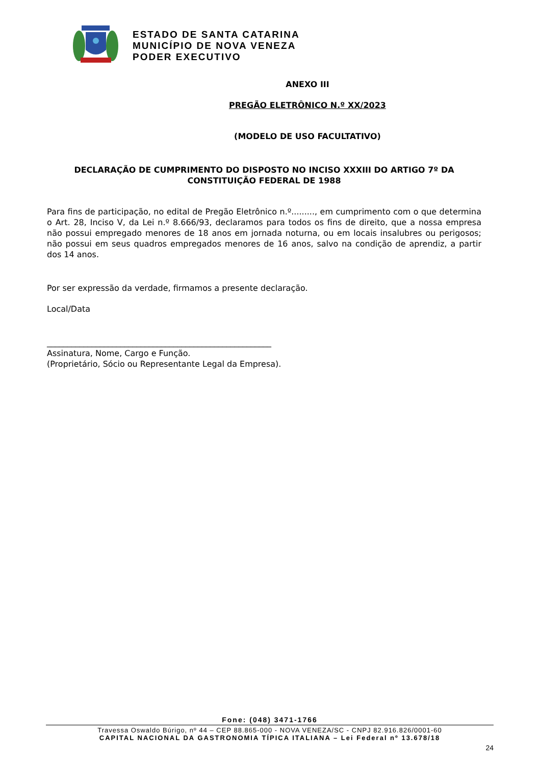ESTADO DE SANTA CATARINA
MUNICÍPIO DE NOVA VENEZA
PODER EXECUTIVO
ANEXO III
PREGÃO ELETRÔNICO N.º XX/2023
(MODELO DE USO FACULTATIVO)
DECLARAÇÃO DE CUMPRIMENTO DO DISPOSTO NO INCISO XXXIII DO ARTIGO 7º DA CONSTITUIÇÃO FEDERAL DE 1988
Para fins de participação, no edital de Pregão Eletrônico n.º........., em cumprimento com o que determina o Art. 28, Inciso V, da Lei n.º 8.666/93, declaramos para todos os fins de direito, que a nossa empresa não possui empregado menores de 18 anos em jornada noturna, ou em locais insalubres ou perigosos; não possui em seus quadros empregados menores de 16 anos, salvo na condição de aprendiz, a partir dos 14 anos.
Por ser expressão da verdade, firmamos a presente declaração.
Local/Data
_______________________________________________________
Assinatura, Nome, Cargo e Função.
(Proprietário, Sócio ou Representante Legal da Empresa).
Fone: (048) 3471-1766
Travessa Oswaldo Búrigo, nº 44 – CEP 88.865-000 - NOVA VENEZA/SC - CNPJ 82.916.826/0001-60
CAPITAL NACIONAL DA GASTRONOMIA TÍPICA ITALIANA – Lei Federal nº 13.678/18
24